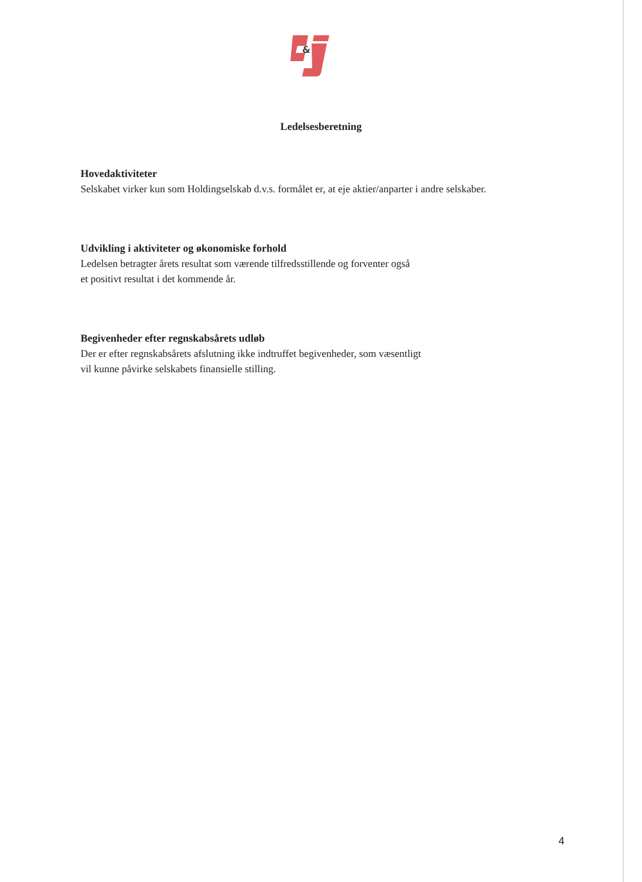&
Ledelsesberetning
Hovedaktiviteter
Selskabet virker kun som Holdingselskab d.v.s. formålet er, at eje aktier/anparter i andre selskaber.
Udvikling i aktiviteter og økonomiske forhold
Ledelsen betragter årets resultat som værende tilfredsstillende og forventer også
et positivt resultat i det kommende år.
Begivenheder efter regnskabsårets udløb
Der er efter regnskabsårets afslutning ikke indtruffet begivenheder, som væsentligt
vil kunne påvirke selskabets finansielle stilling.
4